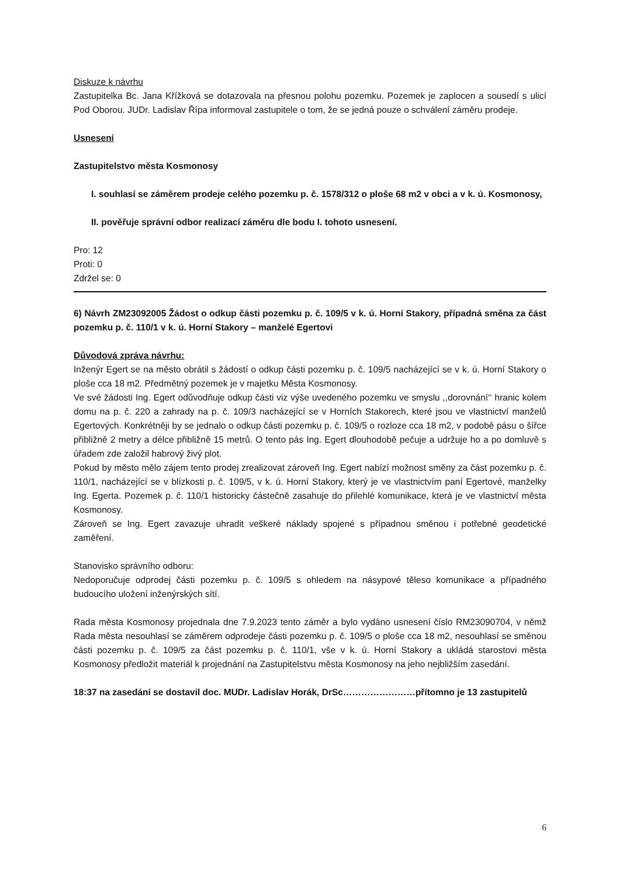Diskuze k návrhu
Zastupitelka Bc. Jana Křížková se dotazovala na přesnou polohu pozemku. Pozemek je zaplocen a sousedí s ulicí Pod Oborou. JUDr. Ladislav Řípa informoval zastupitele o tom, že se jedná pouze o schválení záměru prodeje.
Usnesení
Zastupitelstvo města Kosmonosy
I. souhlasí se záměrem prodeje celého pozemku p. č. 1578/312 o ploše 68 m2 v obci a v k. ú. Kosmonosy,
II. pověřuje správní odbor realizací záměru dle bodu I. tohoto usnesení.
Pro: 12
Proti: 0
Zdržel se: 0
6) Návrh ZM23092005 Žádost o odkup části pozemku p. č. 109/5 v k. ú. Horní Stakory, případná směna za část pozemku p. č. 110/1 v k. ú. Horní Stakory – manželé Egertovi
Důvodová zpráva návrhu:
Inženýr Egert se na město obrátil s žádostí o odkup části pozemku p. č. 109/5 nacházející se v k. ú. Horní Stakory o ploše cca 18 m2. Předmětný pozemek je v majetku Města Kosmonosy.
Ve své žádosti Ing. Egert odůvodňuje odkup části viz výše uvedeného pozemku ve smyslu ,,dorovnání‘‘ hranic kolem domu na p. č. 220 a zahrady na p. č. 109/3 nacházející se v Horních Stakorech, které jsou ve vlastnictví manželů Egertových. Konkrétněji by se jednalo o odkup části pozemku p. č. 109/5 o rozloze cca 18 m2, v podobě pásu o šířce přibližně 2 metry a délce přibližně 15 metrů. O tento pás Ing. Egert dlouhodobě pečuje a udržuje ho a po domluvě s úřadem zde založil habrový živý plot.
Pokud by město mělo zájem tento prodej zrealizovat zároveň Ing. Egert nabízí možnost směny za část pozemku p. č. 110/1, nacházející se v blízkosti p. č. 109/5, v k. ú. Horní Stakory, který je ve vlastnictvím paní Egertové, manželky Ing. Egerta. Pozemek p. č. 110/1 historicky částečně zasahuje do přilehlé komunikace, která je ve vlastnictví města Kosmonosy.
Zároveň se Ing. Egert zavazuje uhradit veškeré náklady spojené s případnou směnou i potřebné geodetické zaměření.
Stanovisko správního odboru:
Nedoporučuje odprodej části pozemku p. č. 109/5 s ohledem na násypové těleso komunikace a případného budoucího uložení inženýrských sítí.
Rada města Kosmonosy projednala dne 7.9.2023 tento záměr a bylo vydáno usnesení číslo RM23090704, v němž Rada města nesouhlasí se záměrem odprodeje části pozemku p. č. 109/5 o ploše cca 18 m2, nesouhlasí se směnou části pozemku p. č. 109/5 za část pozemku p. č. 110/1, vše v k. ú. Horní Stakory a ukládá starostovi města Kosmonosy předložit materiál k projednání na Zastupitelstvu města Kosmonosy na jeho nejbližším zasedání.
18:37 na zasedání se dostavil doc. MUDr. Ladislav Horák, DrSc……………………přítomno je 13 zastupitelů
6